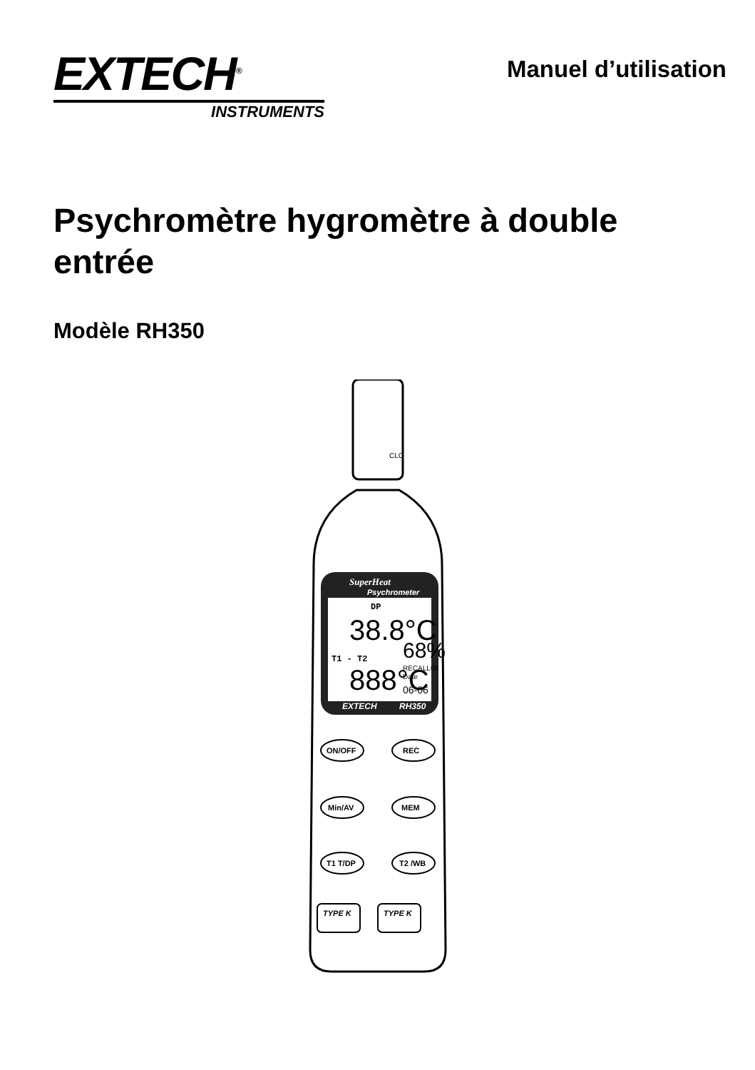EXTECH<sup>®</sup>
INSTRUMENTS
Manuel d’utilisation
Psychromètre hygromètre à double entrée
Modèle RH350
CLO
SuperHeat
Psychrometer
DP
38.8°C
68%
T1 - T2
888°C
RECALL08
Date
06-06
EXTECH
RH350
ON/OFF
REC
Min/AV
MEM
T1 T/DP
T2 /WB
TYPE K
TYPE K